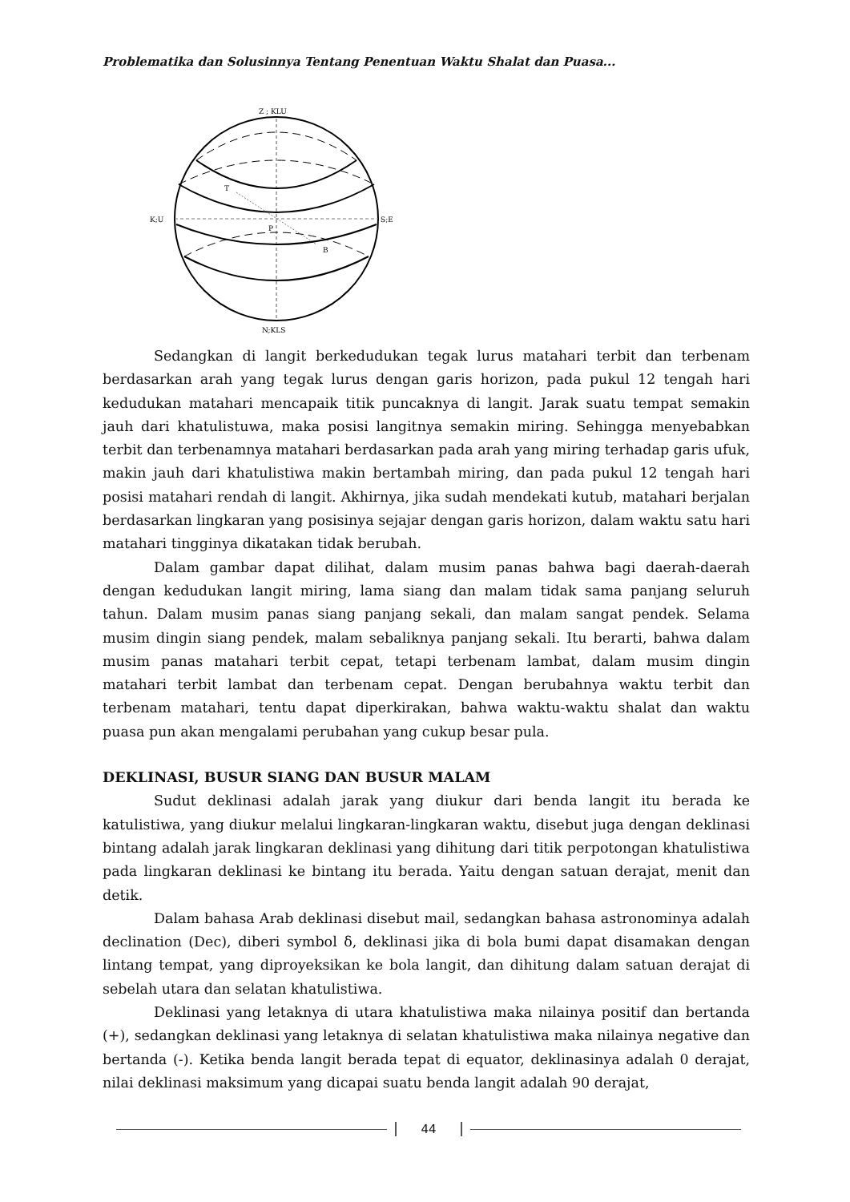Problematika dan Solusinnya Tentang Penentuan Waktu Shalat dan Puasa...
Z ; KLU
K;U
S;E
T
P
B
N;KLS
Sedangkan di langit berkedudukan tegak lurus matahari terbit dan terbenam berdasarkan arah yang tegak lurus dengan garis horizon, pada pukul 12 tengah hari kedudukan matahari mencapaik titik puncaknya di langit. Jarak suatu tempat semakin jauh dari khatulistuwa, maka posisi langitnya semakin miring. Sehingga menyebabkan terbit dan terbenamnya matahari berdasarkan pada arah yang miring terhadap garis ufuk, makin jauh dari khatulistiwa makin bertambah miring, dan pada pukul 12 tengah hari posisi matahari rendah di langit. Akhirnya, jika sudah mendekati kutub, matahari berjalan berdasarkan lingkaran yang posisinya sejajar dengan garis horizon, dalam waktu satu hari matahari tingginya dikatakan tidak berubah.
Dalam gambar dapat dilihat, dalam musim panas bahwa bagi daerah-daerah dengan kedudukan langit miring, lama siang dan malam tidak sama panjang seluruh tahun. Dalam musim panas siang panjang sekali, dan malam sangat pendek. Selama musim dingin siang pendek, malam sebaliknya panjang sekali. Itu berarti, bahwa dalam musim panas matahari terbit cepat, tetapi terbenam lambat, dalam musim dingin matahari terbit lambat dan terbenam cepat. Dengan berubahnya waktu terbit dan terbenam matahari, tentu dapat diperkirakan, bahwa waktu-waktu shalat dan waktu puasa pun akan mengalami perubahan yang cukup besar pula.
DEKLINASI, BUSUR SIANG DAN BUSUR MALAM
Sudut deklinasi adalah jarak yang diukur dari benda langit itu berada ke katulistiwa, yang diukur melalui lingkaran-lingkaran waktu, disebut juga dengan deklinasi bintang adalah jarak lingkaran deklinasi yang dihitung dari titik perpotongan khatulistiwa pada lingkaran deklinasi ke bintang itu berada. Yaitu dengan satuan derajat, menit dan detik.
Dalam bahasa Arab deklinasi disebut mail, sedangkan bahasa astronominya adalah declination (Dec), diberi symbol δ, deklinasi jika di bola bumi dapat disamakan dengan lintang tempat, yang diproyeksikan ke bola langit, dan dihitung dalam satuan derajat di sebelah utara dan selatan khatulistiwa.
Deklinasi yang letaknya di utara khatulistiwa maka nilainya positif dan bertanda (+), sedangkan deklinasi yang letaknya di selatan khatulistiwa maka nilainya negative dan bertanda (-). Ketika benda langit berada tepat di equator, deklinasinya adalah 0 derajat, nilai deklinasi maksimum yang dicapai suatu benda langit adalah 90 derajat,
44